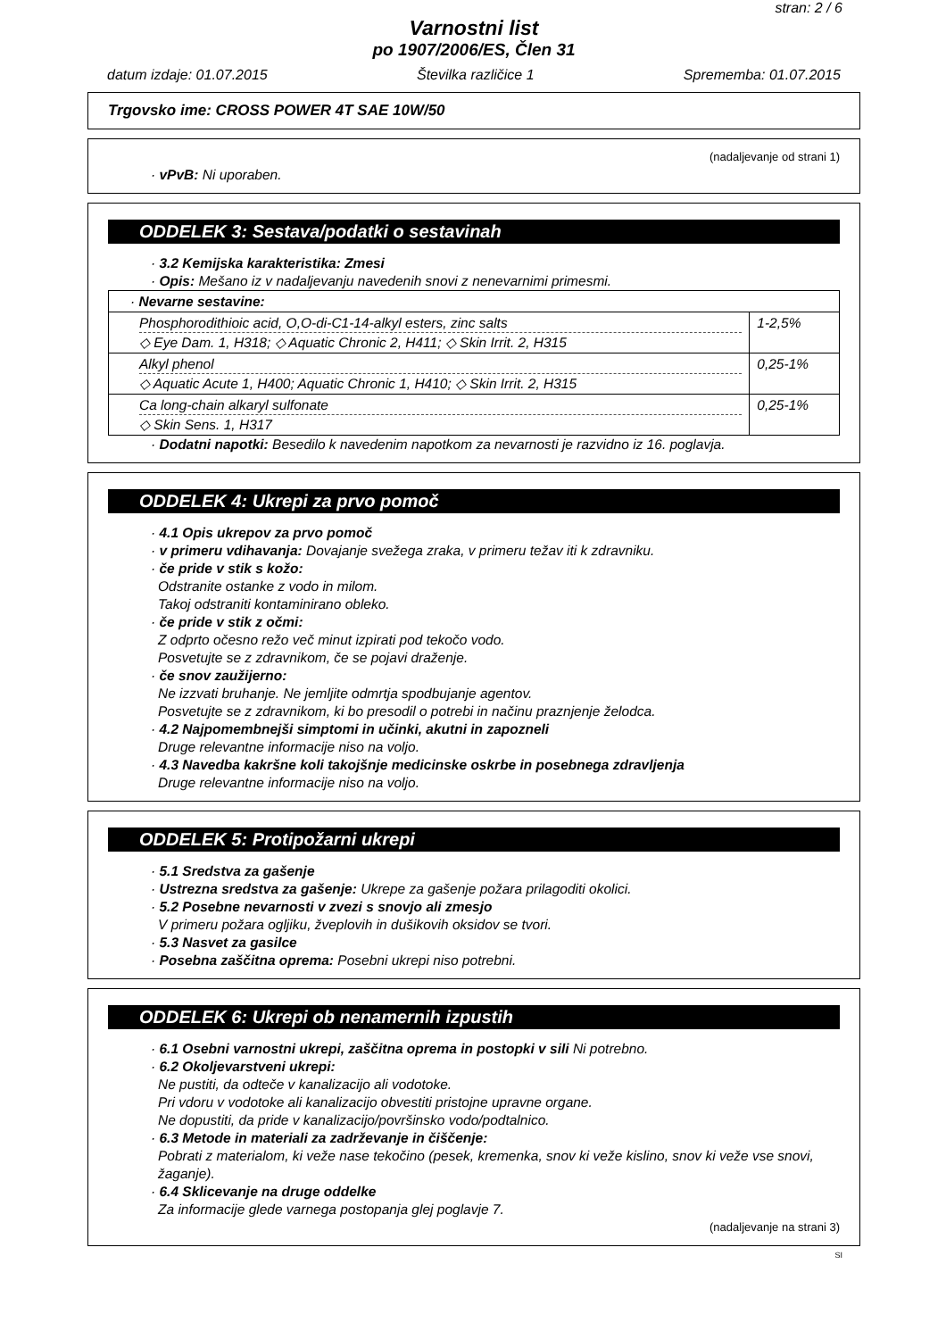stran: 2 / 6
Varnostni list
po 1907/2006/ES, Člen 31
datum izdaje: 01.07.2015 Številka različice 1 Sprememba: 01.07.2015
Trgovsko ime: CROSS POWER 4T SAE 10W/50
(nadaljevanje od strani 1)
· vPvB: Ni uporaben.
ODDELEK 3: Sestava/podatki o sestavinah
· 3.2 Kemijska karakteristika: Zmesi
· Opis: Mešano iz v nadaljevanju navedenih snovi z nenevarnimi primesmi.
| · Nevarne sestavine: | |
| Phosphorodithioic acid, O,O-di-C1-14-alkyl esters, zinc salts ◇ Eye Dam. 1, H318; ◇ Aquatic Chronic 2, H411; ◇ Skin Irrit. 2, H315 | 1-2,5% |
| Alkyl phenol ◇ Aquatic Acute 1, H400; Aquatic Chronic 1, H410; ◇ Skin Irrit. 2, H315 | 0,25-1% |
| Ca long-chain alkaryl sulfonate ◇ Skin Sens. 1, H317 | 0,25-1% |
· Dodatni napotki: Besedilo k navedenim napotkom za nevarnosti je razvidno iz 16. poglavja.
ODDELEK 4: Ukrepi za prvo pomoč
· 4.1 Opis ukrepov za prvo pomoč
· v primeru vdihavanja: Dovajanje svežega zraka, v primeru težav iti k zdravniku.
· če pride v stik s kožo:
Odstranite ostanke z vodo in milom.
Takoj odstraniti kontaminirano obleko.
· če pride v stik z očmi:
Z odprto očesno režo več minut izpirati pod tekočo vodo.
Posvetujte se z zdravnikom, če se pojavi draženje.
· če snov zaužijerno:
Ne izzvati bruhanje. Ne jemljite odmrtja spodbujanje agentov.
Posvetujte se z zdravnikom, ki bo presodil o potrebi in načinu praznjenje želodca.
· 4.2 Najpomembnejši simptomi in učinki, akutni in zapozneli
Druge relevantne informacije niso na voljo.
· 4.3 Navedba kakršne koli takojšnje medicinske oskrbe in posebnega zdravljenja
Druge relevantne informacije niso na voljo.
ODDELEK 5: Protipožarni ukrepi
· 5.1 Sredstva za gašenje
· Ustrezna sredstva za gašenje: Ukrepe za gašenje požara prilagoditi okolici.
· 5.2 Posebne nevarnosti v zvezi s snovjo ali zmesjo
V primeru požara ogljiku, žveplovih in dušikovih oksidov se tvori.
· 5.3 Nasvet za gasilce
· Posebna zaščitna oprema: Posebni ukrepi niso potrebni.
ODDELEK 6: Ukrepi ob nenamernih izpustih
· 6.1 Osebni varnostni ukrepi, zaščitna oprema in postopki v sili Ni potrebno.
· 6.2 Okoljevarstveni ukrepi:
Ne pustiti, da odteče v kanalizacijo ali vodotoke.
Pri vdoru v vodotoke ali kanalizacijo obvestiti pristojne upravne organe.
Ne dopustiti, da pride v kanalizacijo/površinsko vodo/podtalnico.
· 6.3 Metode in materiali za zadrževanje in čiščenje:
Pobrati z materialom, ki veže nase tekočino (pesek, kremenka, snov ki veže kislino, snov ki veže vse snovi, žaganje).
· 6.4 Sklicevanje na druge oddelke
Za informacije glede varnega postopanja glej poglavje 7.
(nadaljevanje na strani 3)
SI